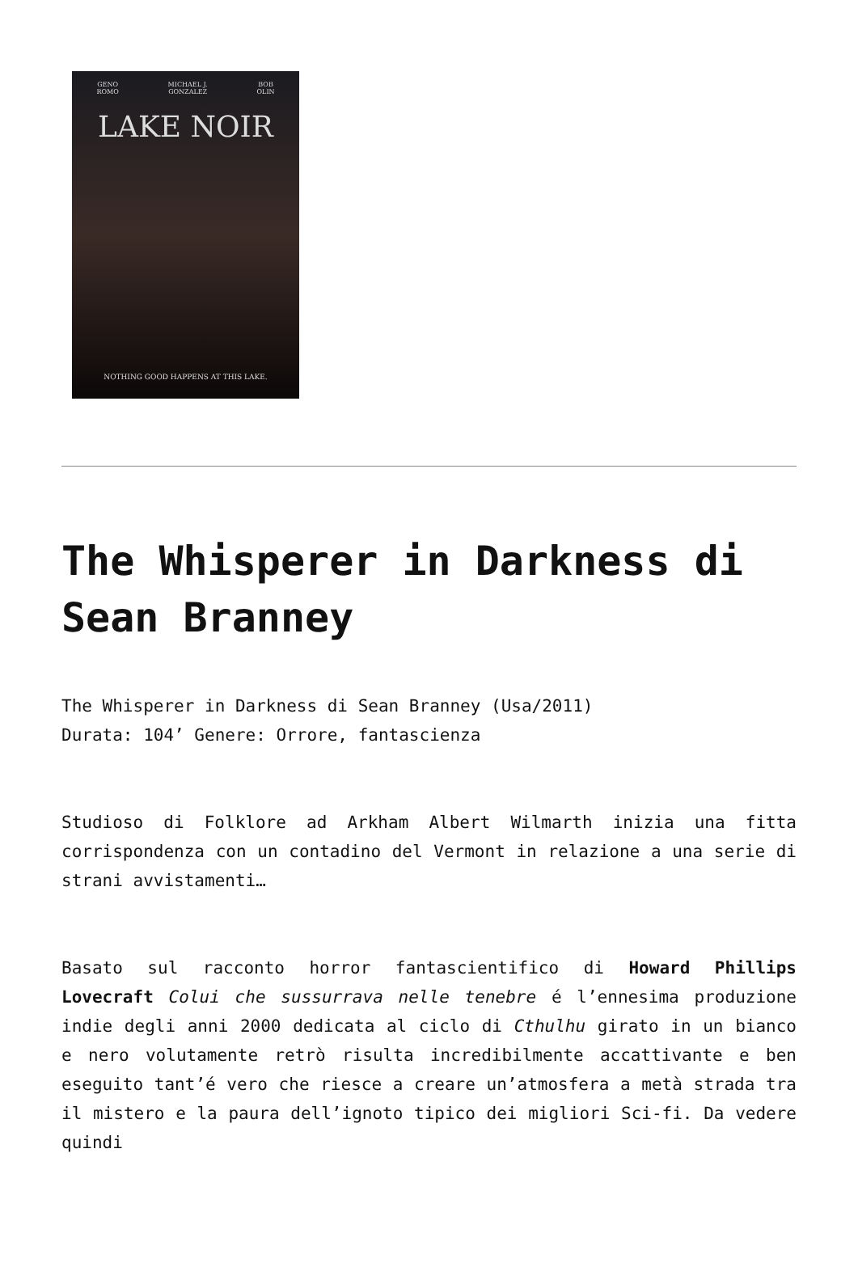GENO
ROMO MICHAEL J.
GONZALEZ BOB
OLIN
LAKE NOIR
NOTHING GOOD HAPPENS AT THIS LAKE.
The Whisperer in Darkness di Sean Branney
The Whisperer in Darkness di Sean Branney (Usa/2011)
Durata: 104’ Genere: Orrore, fantascienza
Studioso di Folklore ad Arkham Albert Wilmarth inizia una fitta corrispondenza con un contadino del Vermont in relazione a una serie di strani avvistamenti…
Basato sul racconto horror fantascientifico di Howard Phillips Lovecraft Colui che sussurrava nelle tenebre é l’ennesima produzione indie degli anni 2000 dedicata al ciclo di Cthulhu girato in un bianco e nero volutamente retrò risulta incredibilmente accattivante e ben eseguito tant’é vero che riesce a creare un’atmosfera a metà strada tra il mistero e la paura dell’ignoto tipico dei migliori Sci-fi. Da vedere quindi